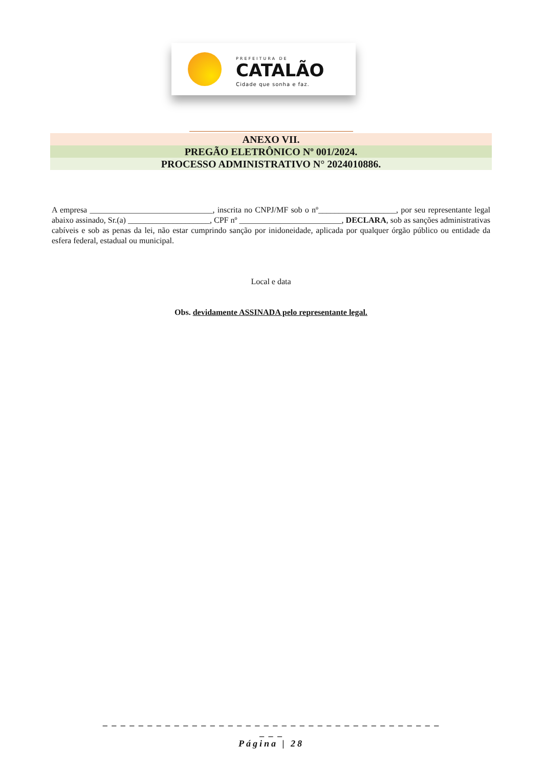PREFEITURA DE
CATALÃO
Cidade que sonha e faz.
ANEXO VII.
PREGÃO ELETRÔNICO Nº 001/2024.
PROCESSO ADMINISTRATIVO N° 2024010886.
A empresa ______________________________, inscrita no CNPJ/MF sob o nº___________________, por seu representante legal abaixo assinado, Sr.(a) ____________________, CPF nº _________________________, DECLARA, sob as sanções administrativas cabíveis e sob as penas da lei, não estar cumprindo sanção por inidoneidade, aplicada por qualquer órgão público ou entidade da esfera federal, estadual ou municipal.
Local e data
Obs. devidamente ASSINADA pelo representante legal.
_ _ _ _ _ _ _ _ _ _ _ _ _ _ _ _ _ _ _ _ _ _ _ _ _ _ _ _ _ _ _ _ _ _ _ _ _ _ _ _ _
Página | 28